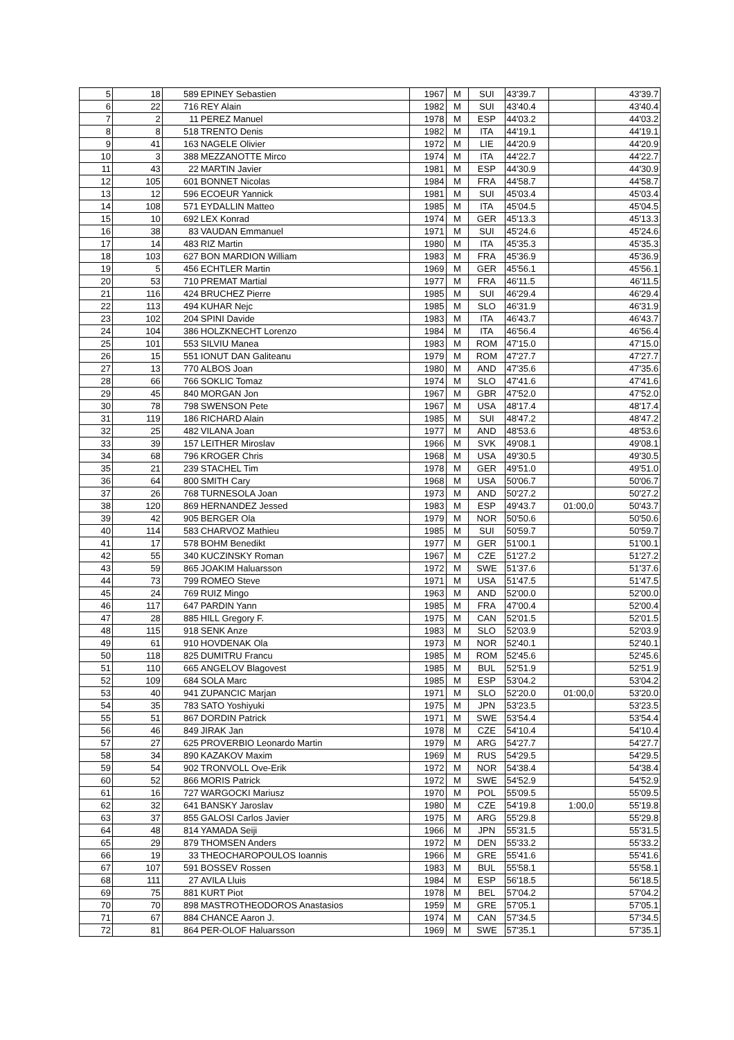| 5 | 18 | 589 | EPINEY Sebastien | 1967 | M | SUI | 43'39.7 | | 43'39.7 |
| 6 | 22 | 716 | REY Alain | 1982 | M | SUI | 43'40.4 | | 43'40.4 |
| 7 | 2 | 11 | PEREZ Manuel | 1978 | M | ESP | 44'03.2 | | 44'03.2 |
| 8 | 8 | 518 | TRENTO Denis | 1982 | M | ITA | 44'19.1 | | 44'19.1 |
| 9 | 41 | 163 | NAGELE Olivier | 1972 | M | LIE | 44'20.9 | | 44'20.9 |
| 10 | 3 | 388 | MEZZANOTTE Mirco | 1974 | M | ITA | 44'22.7 | | 44'22.7 |
| 11 | 43 | 22 | MARTIN Javier | 1981 | M | ESP | 44'30.9 | | 44'30.9 |
| 12 | 105 | 601 | BONNET Nicolas | 1984 | M | FRA | 44'58.7 | | 44'58.7 |
| 13 | 12 | 596 | ECOEUR Yannick | 1981 | M | SUI | 45'03.4 | | 45'03.4 |
| 14 | 108 | 571 | EYDALLIN Matteo | 1985 | M | ITA | 45'04.5 | | 45'04.5 |
| 15 | 10 | 692 | LEX Konrad | 1974 | M | GER | 45'13.3 | | 45'13.3 |
| 16 | 38 | 83 | VAUDAN Emmanuel | 1971 | M | SUI | 45'24.6 | | 45'24.6 |
| 17 | 14 | 483 | RIZ Martin | 1980 | M | ITA | 45'35.3 | | 45'35.3 |
| 18 | 103 | 627 | BON MARDION William | 1983 | M | FRA | 45'36.9 | | 45'36.9 |
| 19 | 5 | 456 | ECHTLER Martin | 1969 | M | GER | 45'56.1 | | 45'56.1 |
| 20 | 53 | 710 | PREMAT Martial | 1977 | M | FRA | 46'11.5 | | 46'11.5 |
| 21 | 116 | 424 | BRUCHEZ Pierre | 1985 | M | SUI | 46'29.4 | | 46'29.4 |
| 22 | 113 | 494 | KUHAR Nejc | 1985 | M | SLO | 46'31.9 | | 46'31.9 |
| 23 | 102 | 204 | SPINI Davide | 1983 | M | ITA | 46'43.7 | | 46'43.7 |
| 24 | 104 | 386 | HOLZKNECHT Lorenzo | 1984 | M | ITA | 46'56.4 | | 46'56.4 |
| 25 | 101 | 553 | SILVIU Manea | 1983 | M | ROM | 47'15.0 | | 47'15.0 |
| 26 | 15 | 551 | IONUT DAN Galiteanu | 1979 | M | ROM | 47'27.7 | | 47'27.7 |
| 27 | 13 | 770 | ALBOS Joan | 1980 | M | AND | 47'35.6 | | 47'35.6 |
| 28 | 66 | 766 | SOKLIC Tomaz | 1974 | M | SLO | 47'41.6 | | 47'41.6 |
| 29 | 45 | 840 | MORGAN Jon | 1967 | M | GBR | 47'52.0 | | 47'52.0 |
| 30 | 78 | 798 | SWENSON Pete | 1967 | M | USA | 48'17.4 | | 48'17.4 |
| 31 | 119 | 186 | RICHARD Alain | 1985 | M | SUI | 48'47.2 | | 48'47.2 |
| 32 | 25 | 482 | VILANA Joan | 1977 | M | AND | 48'53.6 | | 48'53.6 |
| 33 | 39 | 157 | LEITHER Miroslav | 1966 | M | SVK | 49'08.1 | | 49'08.1 |
| 34 | 68 | 796 | KROGER Chris | 1968 | M | USA | 49'30.5 | | 49'30.5 |
| 35 | 21 | 239 | STACHEL Tim | 1978 | M | GER | 49'51.0 | | 49'51.0 |
| 36 | 64 | 800 | SMITH Cary | 1968 | M | USA | 50'06.7 | | 50'06.7 |
| 37 | 26 | 768 | TURNESOLA Joan | 1973 | M | AND | 50'27.2 | | 50'27.2 |
| 38 | 120 | 869 | HERNANDEZ Jessed | 1983 | M | ESP | 49'43.7 | 01:00,0 | 50'43.7 |
| 39 | 42 | 905 | BERGER Ola | 1979 | M | NOR | 50'50.6 | | 50'50.6 |
| 40 | 114 | 583 | CHARVOZ Mathieu | 1985 | M | SUI | 50'59.7 | | 50'59.7 |
| 41 | 17 | 578 | BOHM Benedikt | 1977 | M | GER | 51'00.1 | | 51'00.1 |
| 42 | 55 | 340 | KUCZINSKY Roman | 1967 | M | CZE | 51'27.2 | | 51'27.2 |
| 43 | 59 | 865 | JOAKIM Haluarsson | 1972 | M | SWE | 51'37.6 | | 51'37.6 |
| 44 | 73 | 799 | ROMEO Steve | 1971 | M | USA | 51'47.5 | | 51'47.5 |
| 45 | 24 | 769 | RUIZ Mingo | 1963 | M | AND | 52'00.0 | | 52'00.0 |
| 46 | 117 | 647 | PARDIN Yann | 1985 | M | FRA | 47'00.4 | | 52'00.4 |
| 47 | 28 | 885 | HILL Gregory F. | 1975 | M | CAN | 52'01.5 | | 52'01.5 |
| 48 | 115 | 918 | SENK Anze | 1983 | M | SLO | 52'03.9 | | 52'03.9 |
| 49 | 61 | 910 | HOVDENAK Ola | 1973 | M | NOR | 52'40.1 | | 52'40.1 |
| 50 | 118 | 825 | DUMITRU Francu | 1985 | M | ROM | 52'45.6 | | 52'45.6 |
| 51 | 110 | 665 | ANGELOV Blagovest | 1985 | M | BUL | 52'51.9 | | 52'51.9 |
| 52 | 109 | 684 | SOLA Marc | 1985 | M | ESP | 53'04.2 | | 53'04.2 |
| 53 | 40 | 941 | ZUPANCIC Marjan | 1971 | M | SLO | 52'20.0 | 01:00,0 | 53'20.0 |
| 54 | 35 | 783 | SATO Yoshiyuki | 1975 | M | JPN | 53'23.5 | | 53'23.5 |
| 55 | 51 | 867 | DORDIN Patrick | 1971 | M | SWE | 53'54.4 | | 53'54.4 |
| 56 | 46 | 849 | JIRAK Jan | 1978 | M | CZE | 54'10.4 | | 54'10.4 |
| 57 | 27 | 625 | PROVERBIO Leonardo Martin | 1979 | M | ARG | 54'27.7 | | 54'27.7 |
| 58 | 34 | 890 | KAZAKOV Maxim | 1969 | M | RUS | 54'29.5 | | 54'29.5 |
| 59 | 54 | 902 | TRONVOLL Ove-Erik | 1972 | M | NOR | 54'38.4 | | 54'38.4 |
| 60 | 52 | 866 | MORIS Patrick | 1972 | M | SWE | 54'52.9 | | 54'52.9 |
| 61 | 16 | 727 | WARGOCKI Mariusz | 1970 | M | POL | 55'09.5 | | 55'09.5 |
| 62 | 32 | 641 | BANSKY Jaroslav | 1980 | M | CZE | 54'19.8 | 1:00,0 | 55'19.8 |
| 63 | 37 | 855 | GALOSI Carlos Javier | 1975 | M | ARG | 55'29.8 | | 55'29.8 |
| 64 | 48 | 814 | YAMADA Seiji | 1966 | M | JPN | 55'31.5 | | 55'31.5 |
| 65 | 29 | 879 | THOMSEN Anders | 1972 | M | DEN | 55'33.2 | | 55'33.2 |
| 66 | 19 | 33 | THEOCHAROPOULOS Ioannis | 1966 | M | GRE | 55'41.6 | | 55'41.6 |
| 67 | 107 | 591 | BOSSEV Rossen | 1983 | M | BUL | 55'58.1 | | 55'58.1 |
| 68 | 111 | 27 | AVILA Lluis | 1984 | M | ESP | 56'18.5 | | 56'18.5 |
| 69 | 75 | 881 | KURT Piot | 1978 | M | BEL | 57'04.2 | | 57'04.2 |
| 70 | 70 | 898 | MASTROTHEODOROS Anastasios | 1959 | M | GRE | 57'05.1 | | 57'05.1 |
| 71 | 67 | 884 | CHANCE Aaron J. | 1974 | M | CAN | 57'34.5 | | 57'34.5 |
| 72 | 81 | 864 | PER-OLOF Haluarsson | 1969 | M | SWE | 57'35.1 | | 57'35.1 |